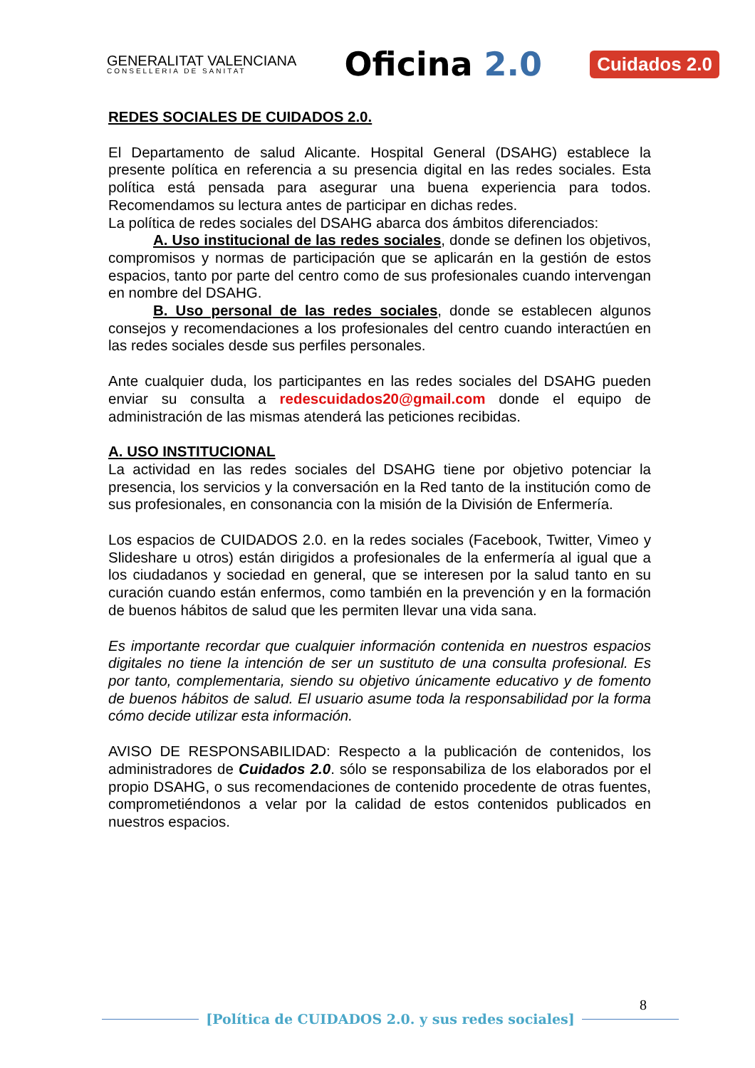GENERALITAT VALENCIANA
CONSELLERIA DE SANITAT
Oficina 2.0
Cuidados 2.0
REDES SOCIALES DE CUIDADOS 2.0.
El Departamento de salud Alicante. Hospital General (DSAHG) establece la presente política en referencia a su presencia digital en las redes sociales. Esta política está pensada para asegurar una buena experiencia para todos. Recomendamos su lectura antes de participar en dichas redes.
La política de redes sociales del DSAHG abarca dos ámbitos diferenciados:
A. Uso institucional de las redes sociales, donde se definen los objetivos, compromisos y normas de participación que se aplicarán en la gestión de estos espacios, tanto por parte del centro como de sus profesionales cuando intervengan en nombre del DSAHG.
B. Uso personal de las redes sociales, donde se establecen algunos consejos y recomendaciones a los profesionales del centro cuando interactúen en las redes sociales desde sus perfiles personales.
Ante cualquier duda, los participantes en las redes sociales del DSAHG pueden enviar su consulta a redescuidados20@gmail.com donde el equipo de administración de las mismas atenderá las peticiones recibidas.
A. USO INSTITUCIONAL
La actividad en las redes sociales del DSAHG tiene por objetivo potenciar la presencia, los servicios y la conversación en la Red tanto de la institución como de sus profesionales, en consonancia con la misión de la División de Enfermería.
Los espacios de CUIDADOS 2.0. en la redes sociales (Facebook, Twitter, Vimeo y Slideshare u otros) están dirigidos a profesionales de la enfermería al igual que a los ciudadanos y sociedad en general, que se interesen por la salud tanto en su curación cuando están enfermos, como también en la prevención y en la formación de buenos hábitos de salud que les permiten llevar una vida sana.
Es importante recordar que cualquier información contenida en nuestros espacios digitales no tiene la intención de ser un sustituto de una consulta profesional. Es por tanto, complementaria, siendo su objetivo únicamente educativo y de fomento de buenos hábitos de salud. El usuario asume toda la responsabilidad por la forma cómo decide utilizar esta información.
AVISO DE RESPONSABILIDAD: Respecto a la publicación de contenidos, los administradores de Cuidados 2.0. sólo se responsabiliza de los elaborados por el propio DSAHG, o sus recomendaciones de contenido procedente de otras fuentes, comprometiéndonos a velar por la calidad de estos contenidos publicados en nuestros espacios.
8
[Política de CUIDADOS 2.0. y sus redes sociales]